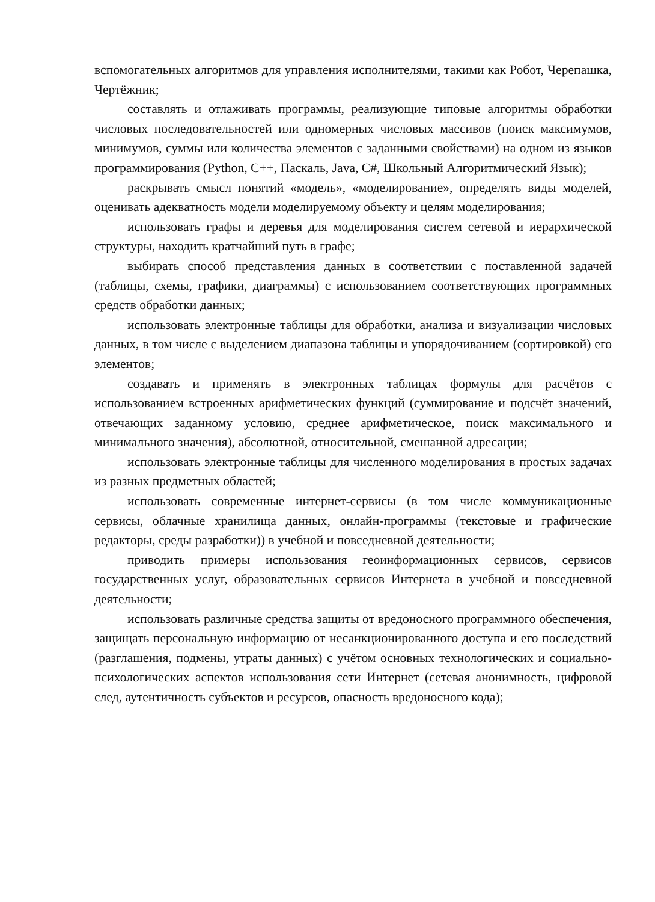вспомогательных алгоритмов для управления исполнителями, такими как Робот, Черепашка, Чертёжник;
составлять и отлаживать программы, реализующие типовые алгоритмы обработки числовых последовательностей или одномерных числовых массивов (поиск максимумов, минимумов, суммы или количества элементов с заданными свойствами) на одном из языков программирования (Python, C++, Паскаль, Java, C#, Школьный Алгоритмический Язык);
раскрывать смысл понятий «модель», «моделирование», определять виды моделей, оценивать адекватность модели моделируемому объекту и целям моделирования;
использовать графы и деревья для моделирования систем сетевой и иерархической структуры, находить кратчайший путь в графе;
выбирать способ представления данных в соответствии с поставленной задачей (таблицы, схемы, графики, диаграммы) с использованием соответствующих программных средств обработки данных;
использовать электронные таблицы для обработки, анализа и визуализации числовых данных, в том числе с выделением диапазона таблицы и упорядочиванием (сортировкой) его элементов;
создавать и применять в электронных таблицах формулы для расчётов с использованием встроенных арифметических функций (суммирование и подсчёт значений, отвечающих заданному условию, среднее арифметическое, поиск максимального и минимального значения), абсолютной, относительной, смешанной адресации;
использовать электронные таблицы для численного моделирования в простых задачах из разных предметных областей;
использовать современные интернет-сервисы (в том числе коммуникационные сервисы, облачные хранилища данных, онлайн-программы (текстовые и графические редакторы, среды разработки)) в учебной и повседневной деятельности;
приводить примеры использования геоинформационных сервисов, сервисов государственных услуг, образовательных сервисов Интернета в учебной и повседневной деятельности;
использовать различные средства защиты от вредоносного программного обеспечения, защищать персональную информацию от несанкционированного доступа и его последствий (разглашения, подмены, утраты данных) с учётом основных технологических и социально-психологических аспектов использования сети Интернет (сетевая анонимность, цифровой след, аутентичность субъектов и ресурсов, опасность вредоносного кода);